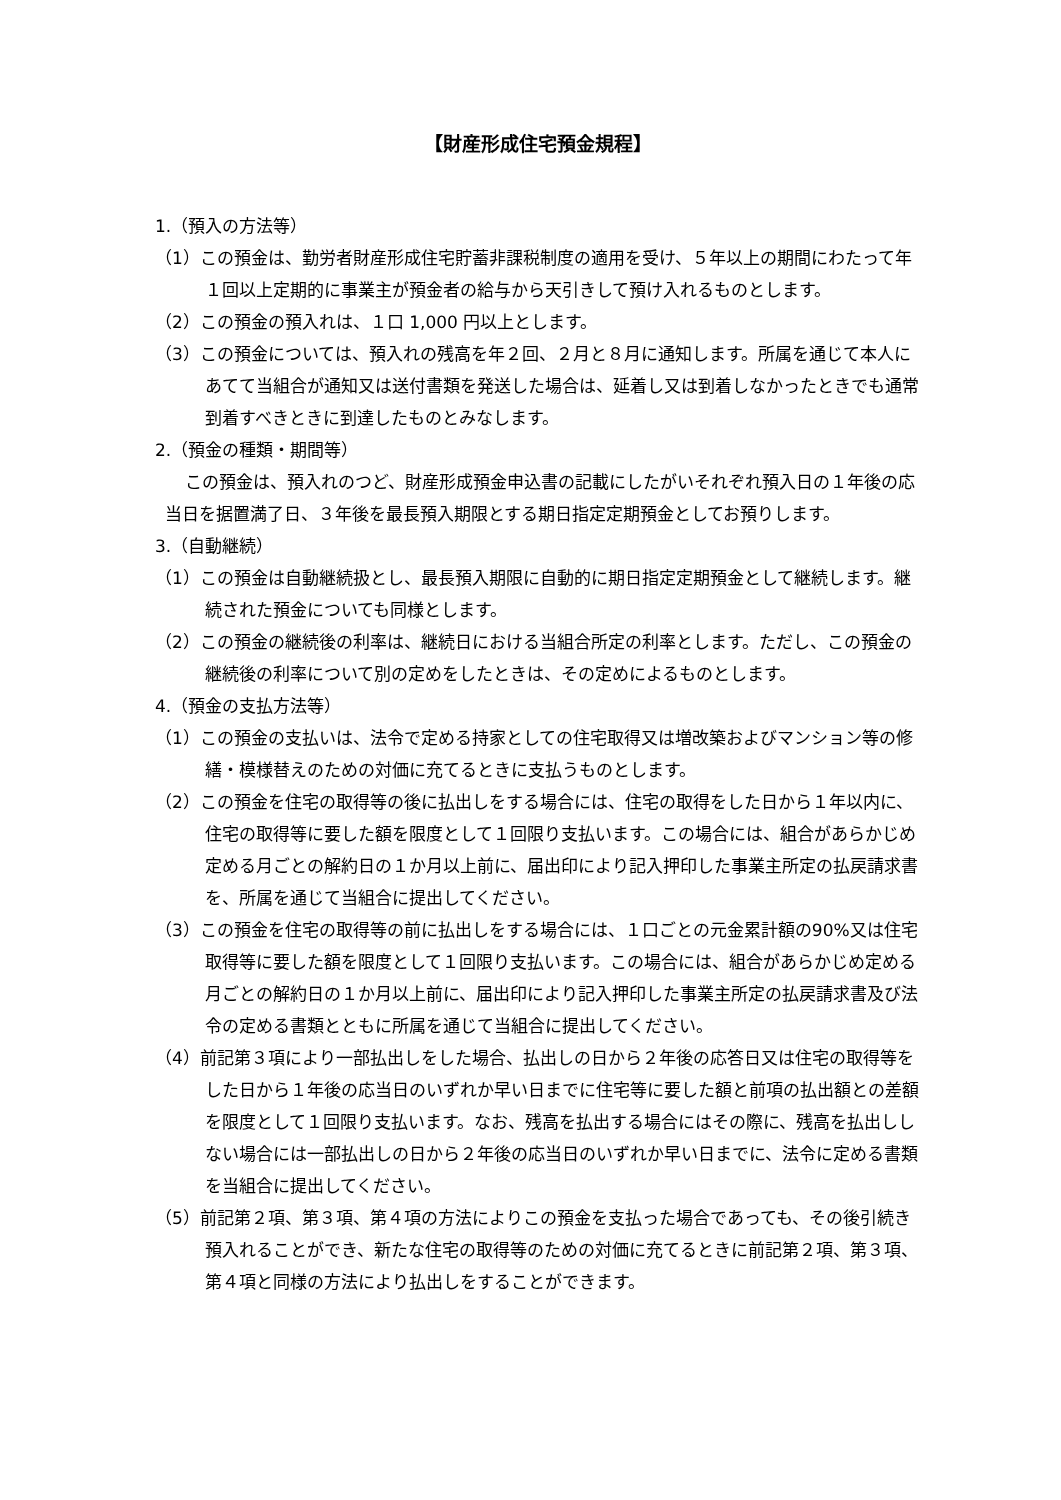【財産形成住宅預金規程】
1.（預入の方法等）
（1）この預金は、勤労者財産形成住宅貯蓄非課税制度の適用を受け、５年以上の期間にわたって年１回以上定期的に事業主が預金者の給与から天引きして預け入れるものとします。
（2）この預金の預入れは、１口 1,000 円以上とします。
（3）この預金については、預入れの残高を年２回、２月と８月に通知します。所属を通じて本人にあてて当組合が通知又は送付書類を発送した場合は、延着し又は到着しなかったときでも通常到着すべきときに到達したものとみなします。
2.（預金の種類・期間等）
この預金は、預入れのつど、財産形成預金申込書の記載にしたがいそれぞれ預入日の１年後の応当日を据置満了日、３年後を最長預入期限とする期日指定定期預金としてお預りします。
3.（自動継続）
（1）この預金は自動継続扱とし、最長預入期限に自動的に期日指定定期預金として継続します。継続された預金についても同様とします。
（2）この預金の継続後の利率は、継続日における当組合所定の利率とします。ただし、この預金の継続後の利率について別の定めをしたときは、その定めによるものとします。
4.（預金の支払方法等）
（1）この預金の支払いは、法令で定める持家としての住宅取得又は増改築およびマンション等の修繕・模様替えのための対価に充てるときに支払うものとします。
（2）この預金を住宅の取得等の後に払出しをする場合には、住宅の取得をした日から１年以内に、住宅の取得等に要した額を限度として１回限り支払います。この場合には、組合があらかじめ定める月ごとの解約日の１か月以上前に、届出印により記入押印した事業主所定の払戻請求書を、所属を通じて当組合に提出してください。
（3）この預金を住宅の取得等の前に払出しをする場合には、１口ごとの元金累計額の90%又は住宅取得等に要した額を限度として１回限り支払います。この場合には、組合があらかじめ定める月ごとの解約日の１か月以上前に、届出印により記入押印した事業主所定の払戻請求書及び法令の定める書類とともに所属を通じて当組合に提出してください。
（4）前記第３項により一部払出しをした場合、払出しの日から２年後の応答日又は住宅の取得等をした日から１年後の応当日のいずれか早い日までに住宅等に要した額と前項の払出額との差額を限度として１回限り支払います。なお、残高を払出する場合にはその際に、残高を払出ししない場合には一部払出しの日から２年後の応当日のいずれか早い日までに、法令に定める書類を当組合に提出してください。
（5）前記第２項、第３項、第４項の方法によりこの預金を支払った場合であっても、その後引続き預入れることができ、新たな住宅の取得等のための対価に充てるときに前記第２項、第３項、第４項と同様の方法により払出しをすることができます。